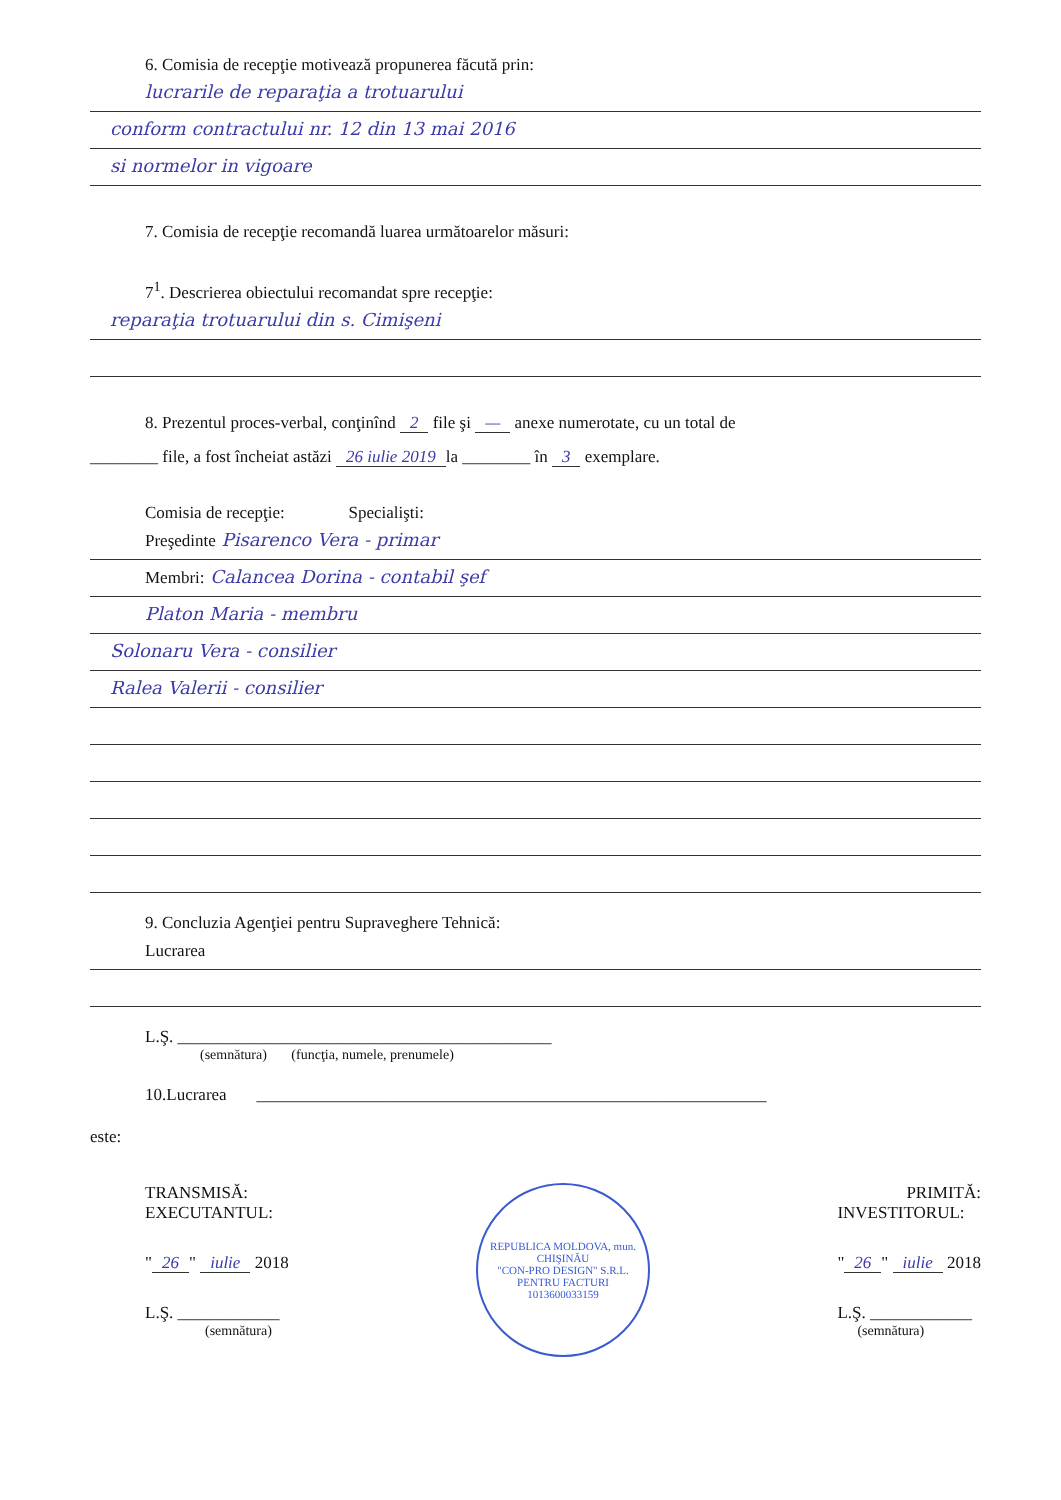6. Comisia de recepţie motivează propunerea făcută prin:
lucrarile de reparaţia a trotuarului
conform contractului nr. 12 din 13 mai 2016
si normelor in vigoare
7. Comisia de recepţie recomandă luarea următoarelor măsuri:
7<sup>1</sup>. Descrierea obiectului recomandat spre recepţie:
reparaţia trotuarului din s. Cimişeni
8. Prezentul proces-verbal, conţinînd 2 file şi — anexe numerotate, cu un total de
________ file, a fost încheiat astăzi 26 iulie 2019 la ________ în 3 exemplare.
Comisia de recepţie: Specialişti:
Preşedinte Pisarenco Vera - primar
Membri: Calancea Dorina - contabil şef
Platon Maria - membru
Solonaru Vera - consilier
Ralea Valerii - consilier
9. Concluzia Agenţiei pentru Supraveghere Tehnică:
Lucrarea
L.Ş. ____________________________________________
(semnătura) (funcţia, numele, prenumele)
10.Lucrarea ____________________________________________________________
este:
TRANSMISĂ:
EXECUTANTUL:
" 26 " iulie 2018
L.Ş. ____________
(semnătura)
REPUBLICA MOLDOVA, mun. CHIŞINĂU
"CON-PRO DESIGN" S.R.L.
PENTRU FACTURI
1013600033159
PRIMITĂ:
INVESTITORUL:
" 26 " iulie 2018
L.Ş. ____________
(semnătura)